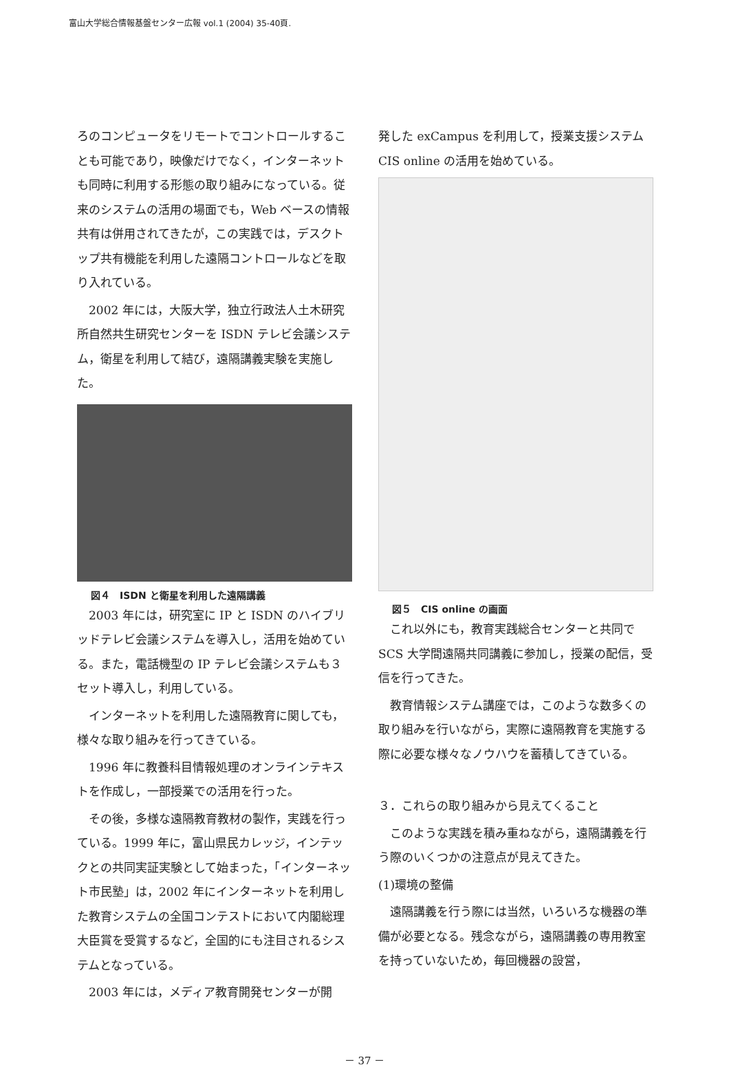富山大学総合情報基盤センター広報 vol.1 (2004) 35-40頁.
ろのコンピュータをリモートでコントロールすることも可能であり，映像だけでなく，インターネットも同時に利用する形態の取り組みになっている。従来のシステムの活用の場面でも，Web ベースの情報共有は併用されてきたが，この実践では，デスクトップ共有機能を利用した遠隔コントロールなどを取り入れている。
2002 年には，大阪大学，独立行政法人土木研究所自然共生研究センターを ISDN テレビ会議システム，衛星を利用して結び，遠隔講義実験を実施した。
図４　ISDN と衛星を利用した遠隔講義
2003 年には，研究室に IP と ISDN のハイブリッドテレビ会議システムを導入し，活用を始めている。また，電話機型の IP テレビ会議システムも３セット導入し，利用している。
インターネットを利用した遠隔教育に関しても，様々な取り組みを行ってきている。
1996 年に教養科目情報処理のオンラインテキストを作成し，一部授業での活用を行った。
その後，多様な遠隔教育教材の製作，実践を行っている。1999 年に，富山県民カレッジ，インテックとの共同実証実験として始まった，「インターネット市民塾」は，2002 年にインターネットを利用した教育システムの全国コンテストにおいて内閣総理大臣賞を受賞するなど，全国的にも注目されるシステムとなっている。
2003 年には，メディア教育開発センターが開
発した exCampus を利用して，授業支援システム CIS online の活用を始めている。
図５　CIS online の画面
これ以外にも，教育実践総合センターと共同で SCS 大学間遠隔共同講義に参加し，授業の配信，受信を行ってきた。
教育情報システム講座では，このような数多くの取り組みを行いながら，実際に遠隔教育を実施する際に必要な様々なノウハウを蓄積してきている。
３．これらの取り組みから見えてくること
このような実践を積み重ねながら，遠隔講義を行う際のいくつかの注意点が見えてきた。
(1)環境の整備
遠隔講義を行う際には当然，いろいろな機器の準備が必要となる。残念ながら，遠隔講義の専用教室を持っていないため，毎回機器の設営，
－ 37 －